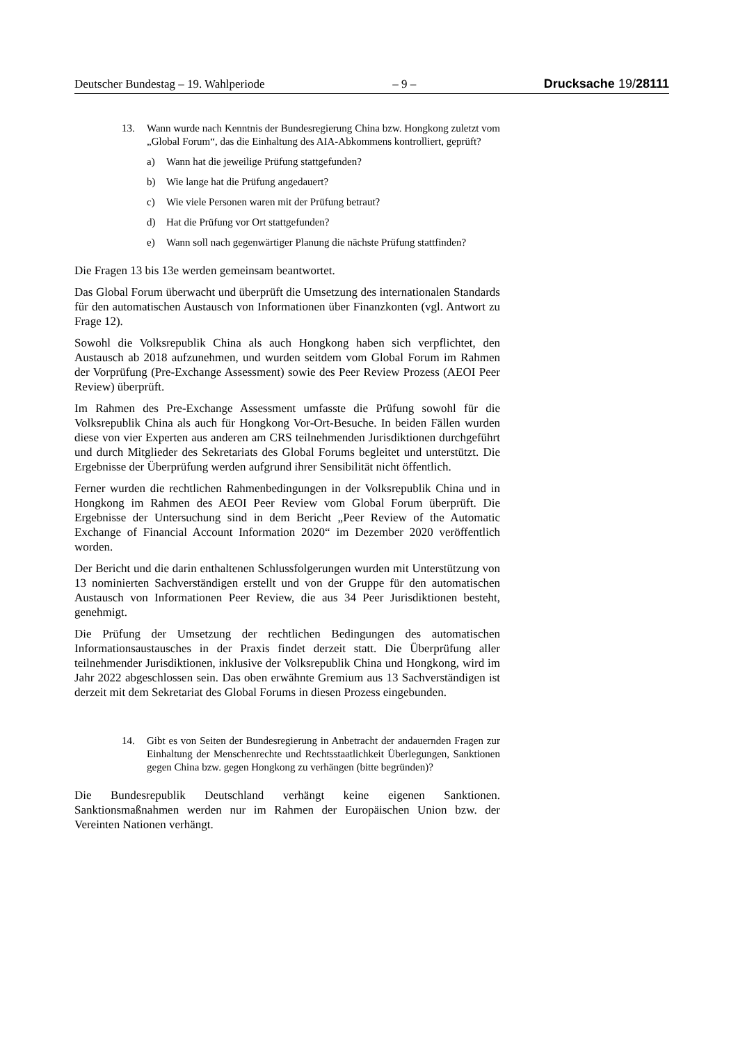Deutscher Bundestag – 19. Wahlperiode – 9 – Drucksache 19/28111
13. Wann wurde nach Kenntnis der Bundesregierung China bzw. Hongkong zuletzt vom „Global Forum“, das die Einhaltung des AIA-Abkommens kontrolliert, geprüft?
a) Wann hat die jeweilige Prüfung stattgefunden?
b) Wie lange hat die Prüfung angedauert?
c) Wie viele Personen waren mit der Prüfung betraut?
d) Hat die Prüfung vor Ort stattgefunden?
e) Wann soll nach gegenwärtiger Planung die nächste Prüfung stattfinden?
Die Fragen 13 bis 13e werden gemeinsam beantwortet.
Das Global Forum überwacht und überprüft die Umsetzung des internationalen Standards für den automatischen Austausch von Informationen über Finanzkonten (vgl. Antwort zu Frage 12).
Sowohl die Volksrepublik China als auch Hongkong haben sich verpflichtet, den Austausch ab 2018 aufzunehmen, und wurden seitdem vom Global Forum im Rahmen der Vorprüfung (Pre-Exchange Assessment) sowie des Peer Review Prozess (AEOI Peer Review) überprüft.
Im Rahmen des Pre-Exchange Assessment umfasste die Prüfung sowohl für die Volksrepublik China als auch für Hongkong Vor-Ort-Besuche. In beiden Fällen wurden diese von vier Experten aus anderen am CRS teilnehmenden Jurisdiktionen durchgeführt und durch Mitglieder des Sekretariats des Global Forums begleitet und unterstützt. Die Ergebnisse der Überprüfung werden aufgrund ihrer Sensibilität nicht öffentlich.
Ferner wurden die rechtlichen Rahmenbedingungen in der Volksrepublik China und in Hongkong im Rahmen des AEOI Peer Review vom Global Forum überprüft. Die Ergebnisse der Untersuchung sind in dem Bericht „Peer Review of the Automatic Exchange of Financial Account Information 2020“ im Dezember 2020 veröffentlich worden.
Der Bericht und die darin enthaltenen Schlussfolgerungen wurden mit Unterstützung von 13 nominierten Sachverständigen erstellt und von der Gruppe für den automatischen Austausch von Informationen Peer Review, die aus 34 Peer Jurisdiktionen besteht, genehmigt.
Die Prüfung der Umsetzung der rechtlichen Bedingungen des automatischen Informationsaustausches in der Praxis findet derzeit statt. Die Überprüfung aller teilnehmender Jurisdiktionen, inklusive der Volksrepublik China und Hongkong, wird im Jahr 2022 abgeschlossen sein. Das oben erwähnte Gremium aus 13 Sachverständigen ist derzeit mit dem Sekretariat des Global Forums in diesen Prozess eingebunden.
14. Gibt es von Seiten der Bundesregierung in Anbetracht der andauernden Fragen zur Einhaltung der Menschenrechte und Rechtsstaatlichkeit Überlegungen, Sanktionen gegen China bzw. gegen Hongkong zu verhängen (bitte begründen)?
Die Bundesrepublik Deutschland verhängt keine eigenen Sanktionen. Sanktionsmaßnahmen werden nur im Rahmen der Europäischen Union bzw. der Vereinten Nationen verhängt.